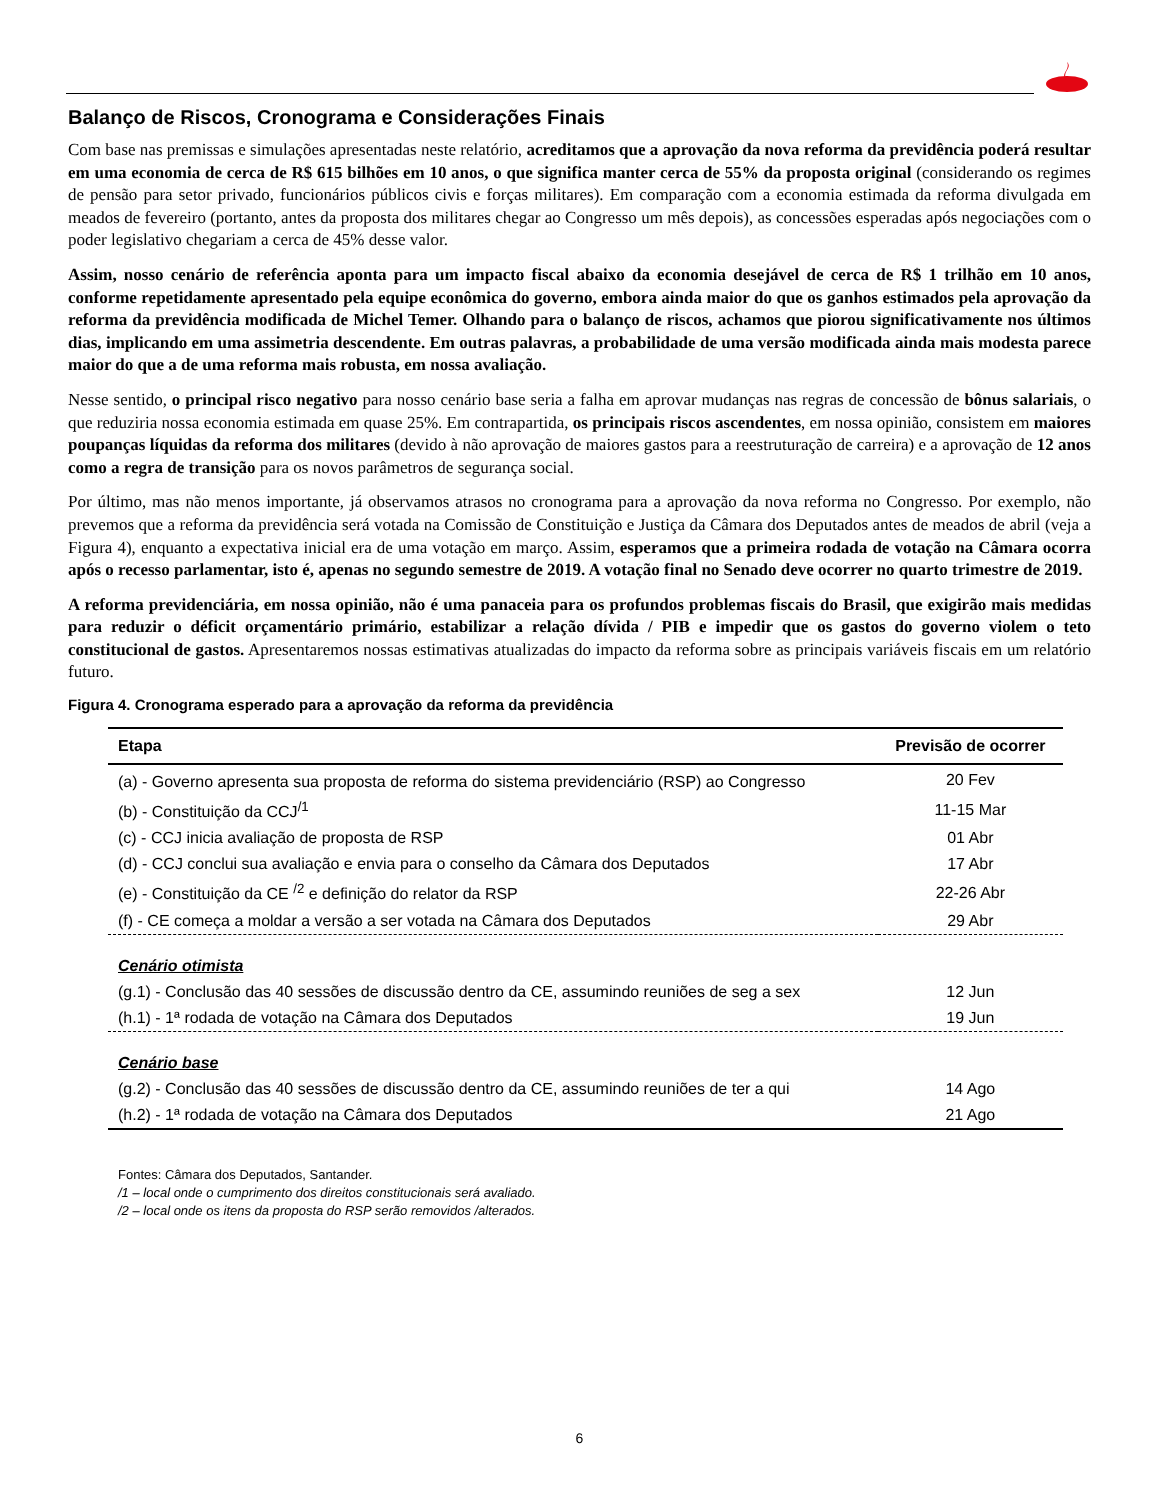Balanço de Riscos, Cronograma e Considerações Finais
Com base nas premissas e simulações apresentadas neste relatório, acreditamos que a aprovação da nova reforma da previdência poderá resultar em uma economia de cerca de R$ 615 bilhões em 10 anos, o que significa manter cerca de 55% da proposta original (considerando os regimes de pensão para setor privado, funcionários públicos civis e forças militares). Em comparação com a economia estimada da reforma divulgada em meados de fevereiro (portanto, antes da proposta dos militares chegar ao Congresso um mês depois), as concessões esperadas após negociações com o poder legislativo chegariam a cerca de 45% desse valor.
Assim, nosso cenário de referência aponta para um impacto fiscal abaixo da economia desejável de cerca de R$ 1 trilhão em 10 anos, conforme repetidamente apresentado pela equipe econômica do governo, embora ainda maior do que os ganhos estimados pela aprovação da reforma da previdência modificada de Michel Temer. Olhando para o balanço de riscos, achamos que piorou significativamente nos últimos dias, implicando em uma assimetria descendente. Em outras palavras, a probabilidade de uma versão modificada ainda mais modesta parece maior do que a de uma reforma mais robusta, em nossa avaliação.
Nesse sentido, o principal risco negativo para nosso cenário base seria a falha em aprovar mudanças nas regras de concessão de bônus salariais, o que reduziria nossa economia estimada em quase 25%. Em contrapartida, os principais riscos ascendentes, em nossa opinião, consistem em maiores poupanças líquidas da reforma dos militares (devido à não aprovação de maiores gastos para a reestruturação de carreira) e a aprovação de 12 anos como a regra de transição para os novos parâmetros de segurança social.
Por último, mas não menos importante, já observamos atrasos no cronograma para a aprovação da nova reforma no Congresso. Por exemplo, não prevemos que a reforma da previdência será votada na Comissão de Constituição e Justiça da Câmara dos Deputados antes de meados de abril (veja a Figura 4), enquanto a expectativa inicial era de uma votação em março. Assim, esperamos que a primeira rodada de votação na Câmara ocorra após o recesso parlamentar, isto é, apenas no segundo semestre de 2019. A votação final no Senado deve ocorrer no quarto trimestre de 2019.
A reforma previdenciária, em nossa opinião, não é uma panaceia para os profundos problemas fiscais do Brasil, que exigirão mais medidas para reduzir o déficit orçamentário primário, estabilizar a relação dívida / PIB e impedir que os gastos do governo violem o teto constitucional de gastos. Apresentaremos nossas estimativas atualizadas do impacto da reforma sobre as principais variáveis fiscais em um relatório futuro.
Figura 4. Cronograma esperado para a aprovação da reforma da previdência
| Etapa | Previsão de ocorrer |
| --- | --- |
| (a) - Governo apresenta sua proposta de reforma do sistema previdenciário (RSP) ao Congresso | 20 Fev |
| (b) - Constituição da CCJ<sup>/1</sup> | 11-15 Mar |
| (c) - CCJ inicia avaliação de proposta de RSP | 01 Abr |
| (d) - CCJ conclui sua avaliação e envia para o conselho da Câmara dos Deputados | 17 Abr |
| (e) - Constituição da CE <sup>/2</sup> e definição do relator da RSP | 22-26 Abr |
| (f) - CE começa a moldar a versão a ser votada na Câmara dos Deputados | 29 Abr |
| Cenário otimista | |
| (g.1) - Conclusão das 40 sessões de discussão dentro da CE, assumindo reuniões de seg a sex | 12 Jun |
| (h.1) - 1ª rodada de votação na Câmara dos Deputados | 19 Jun |
| Cenário base | |
| (g.2) - Conclusão das 40 sessões de discussão dentro da CE, assumindo reuniões de ter a qui | 14 Ago |
| (h.2) - 1ª rodada de votação na Câmara dos Deputados | 21 Ago |
Fontes: Câmara dos Deputados, Santander.
/1 – local onde o cumprimento dos direitos constitucionais será avaliado.
/2 – local onde os itens da proposta do RSP serão removidos /alterados.
6